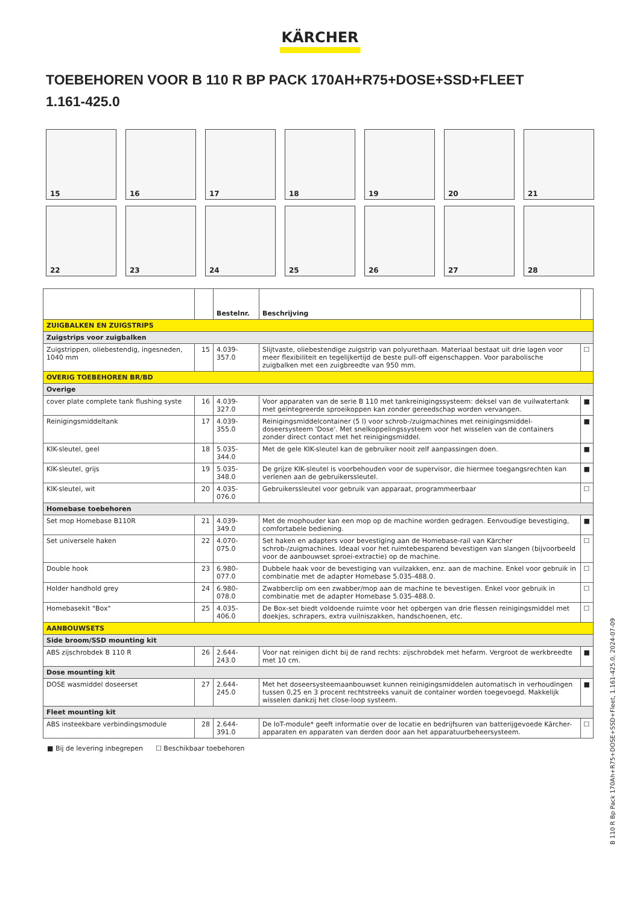KÄRCHER
TOEBEHOREN VOOR B 110 R BP PACK 170AH+R75+DOSE+SSD+FLEET
1.161-425.0
15
16
17
18
19
20
21
22
23
24
25
26
27
28
| | | Bestelnr. | Beschrijving | |
| --- | --- | --- | --- | --- |
| ZUIGBALKEN EN ZUIGSTRIPS | | | | |
| Zuigstrips voor zuigbalken | | | | |
| Zuigstrippen, oliebestendig, ingesneden, 1040 mm | 15 | 4.039-357.0 | Slijtvaste, oliebestendige zuigstrip van polyurethaan. Materiaal bestaat uit drie lagen voor meer flexibiliteit en tegelijkertijd de beste pull-off eigenschappen. Voor parabolische zuigbalken met een zuigbreedte van 950 mm. | ☐ |
| OVERIG TOEBEHOREN BR/BD | | | | |
| Overige | | | | |
| cover plate complete tank flushing syste | 16 | 4.039-327.0 | Voor apparaten van de serie B 110 met tankreinigingssysteem: deksel van de vuilwatertank met geïntegreerde sproeikoppen kan zonder gereedschap worden vervangen. | ■ |
| Reinigingsmiddeltank | 17 | 4.039-355.0 | Reinigingsmiddelcontainer (5 l) voor schrob-/zuigmachines met reinigingsmiddel-doseersysteem 'Dose'. Met snelkoppelingssysteem voor het wisselen van de containers zonder direct contact met het reinigingsmiddel. | ■ |
| KIK-sleutel, geel | 18 | 5.035-344.0 | Met de gele KIK-sleutel kan de gebruiker nooit zelf aanpassingen doen. | ■ |
| KIK-sleutel, grijs | 19 | 5.035-348.0 | De grijze KIK-sleutel is voorbehouden voor de supervisor, die hiermee toegangsrechten kan verlenen aan de gebruikerssleutel. | ■ |
| KIK-sleutel, wit | 20 | 4.035-076.0 | Gebruikerssleutel voor gebruik van apparaat, programmeerbaar | ☐ |
| Homebase toebehoren | | | | |
| Set mop Homebase B110R | 21 | 4.039-349.0 | Met de mophouder kan een mop op de machine worden gedragen. Eenvoudige bevestiging, comfortabele bediening. | ■ |
| Set universele haken | 22 | 4.070-075.0 | Set haken en adapters voor bevestiging aan de Homebase-rail van Kärcher schrob-/zuigmachines. Ideaal voor het ruimtebesparend bevestigen van slangen (bijvoorbeeld voor de aanbouwset sproei-extractie) op de machine. | ☐ |
| Double hook | 23 | 6.980-077.0 | Dubbele haak voor de bevestiging van vuilzakken, enz. aan de machine. Enkel voor gebruik in combinatie met de adapter Homebase 5.035-488.0. | ☐ |
| Holder handhold grey | 24 | 6.980-078.0 | Zwabberclip om een zwabber/mop aan de machine te bevestigen. Enkel voor gebruik in combinatie met de adapter Homebase 5.035-488.0. | ☐ |
| Homebasekit "Box" | 25 | 4.035-406.0 | De Box-set biedt voldoende ruimte voor het opbergen van drie flessen reinigingsmiddel met doekjes, schrapers, extra vuilniszakken, handschoenen, etc. | ☐ |
| AANBOUWSETS | | | | |
| Side broom/SSD mounting kit | | | | |
| ABS zijschrobdek B 110 R | 26 | 2.644-243.0 | Voor nat reinigen dicht bij de rand rechts: zijschrobdek met hefarm. Vergroot de werkbreedte met 10 cm. | ■ |
| Dose mounting kit | | | | |
| DOSE wasmiddel doseerset | 27 | 2.644-245.0 | Met het doseersysteemaanbouwset kunnen reinigingsmiddelen automatisch in verhoudingen tussen 0,25 en 3 procent rechtstreeks vanuit de container worden toegevoegd. Makkelijk wisselen dankzij het close-loop systeem. | ■ |
| Fleet mounting kit | | | | |
| ABS insteekbare verbindingsmodule | 28 | 2.644-391.0 | De IoT-module* geeft informatie over de locatie en bedrijfsuren van batterijgevoede Kärcher-apparaten en apparaten van derden door aan het apparatuurbeheersysteem. | ☐ |
■ Bij de levering inbegrepen ☐ Beschikbaar toebehoren
B 110 R Bp Pack 170Ah+R75+DOSE+SSD+Fleet, 1.161-425.0, 2024-07-09